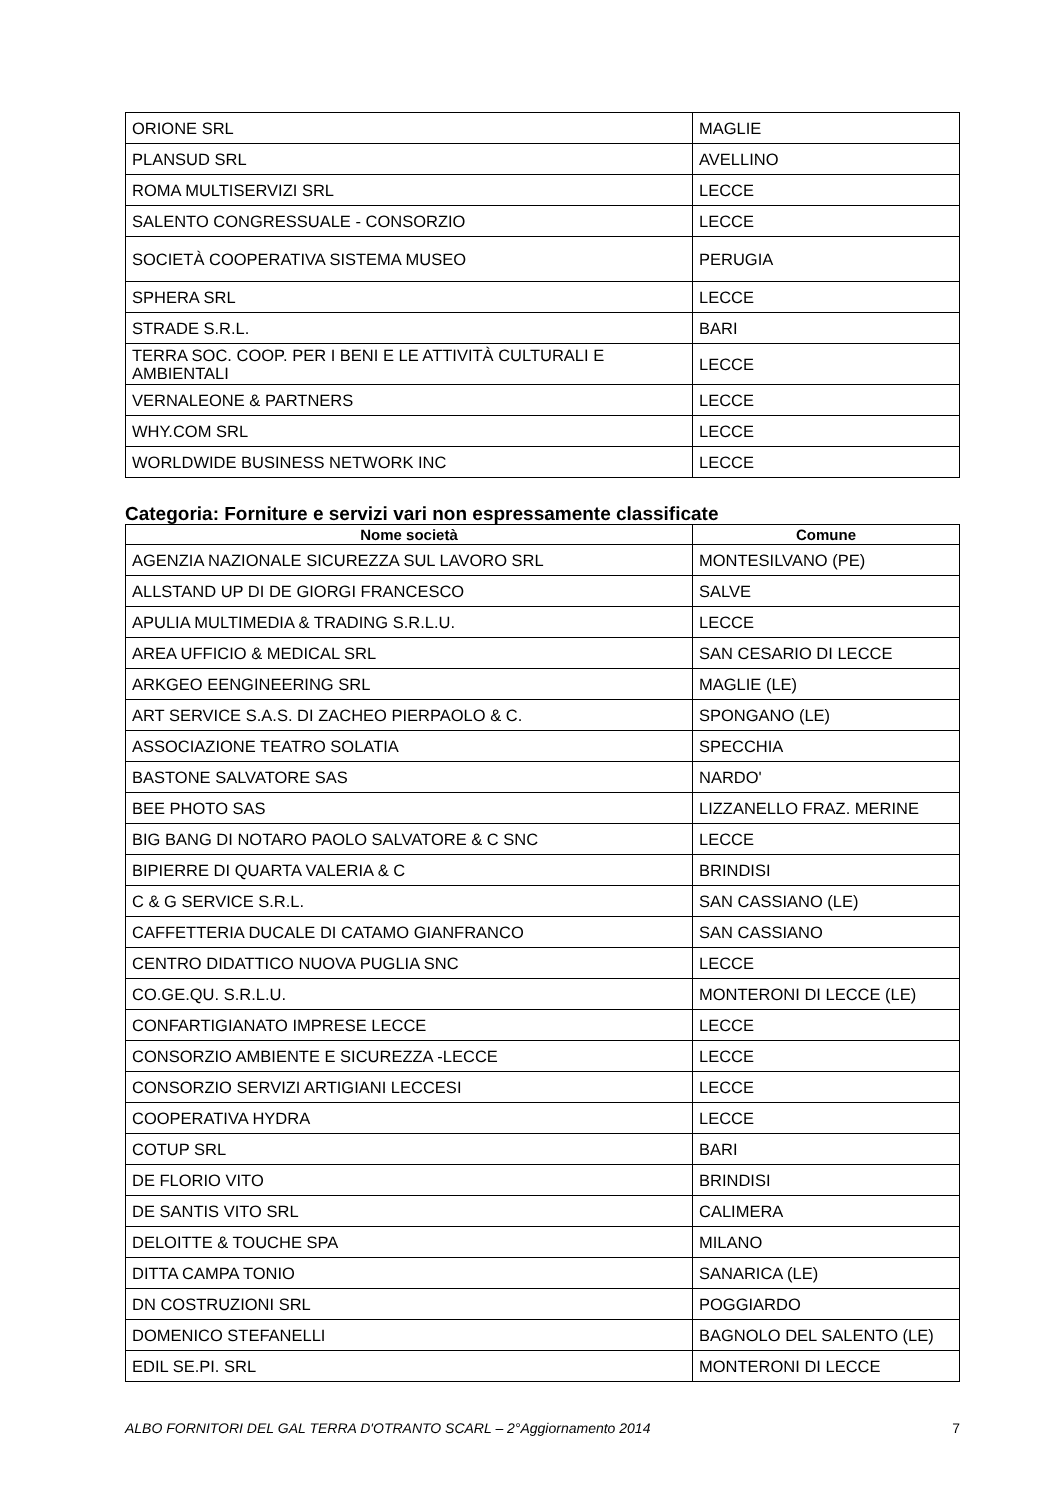| ORIONE SRL | MAGLIE |
| PLANSUD SRL | AVELLINO |
| ROMA MULTISERVIZI SRL | LECCE |
| SALENTO CONGRESSUALE - CONSORZIO | LECCE |
| SOCIETÀ COOPERATIVA SISTEMA MUSEO | PERUGIA |
| SPHERA SRL | LECCE |
| STRADE S.R.L. | BARI |
| TERRA SOC. COOP. PER I BENI E LE ATTIVITÀ CULTURALI E AMBIENTALI | LECCE |
| VERNALEONE & PARTNERS | LECCE |
| WHY.COM SRL | LECCE |
| WORLDWIDE BUSINESS NETWORK INC | LECCE |
Categoria: Forniture e servizi vari non espressamente classificate
| Nome società | Comune |
| --- | --- |
| AGENZIA NAZIONALE SICUREZZA SUL LAVORO SRL | MONTESILVANO (PE) |
| ALLSTAND UP DI DE GIORGI FRANCESCO | SALVE |
| APULIA MULTIMEDIA & TRADING S.R.L.U. | LECCE |
| AREA UFFICIO & MEDICAL SRL | SAN CESARIO DI LECCE |
| ARKGEO EENGINEERING SRL | MAGLIE (LE) |
| ART SERVICE S.A.S. DI ZACHEO PIERPAOLO & C. | SPONGANO (LE) |
| ASSOCIAZIONE TEATRO SOLATIA | SPECCHIA |
| BASTONE SALVATORE SAS | NARDO' |
| BEE PHOTO SAS | LIZZANELLO FRAZ. MERINE |
| BIG BANG DI NOTARO PAOLO SALVATORE & C SNC | LECCE |
| BIPIERRE DI QUARTA VALERIA & C | BRINDISI |
| C & G SERVICE S.R.L. | SAN CASSIANO (LE) |
| CAFFETTERIA DUCALE DI CATAMO GIANFRANCO | SAN CASSIANO |
| CENTRO DIDATTICO NUOVA PUGLIA SNC | LECCE |
| CO.GE.QU. S.R.L.U. | MONTERONI DI LECCE (LE) |
| CONFARTIGIANATO IMPRESE LECCE | LECCE |
| CONSORZIO AMBIENTE E SICUREZZA -LECCE | LECCE |
| CONSORZIO SERVIZI ARTIGIANI LECCESI | LECCE |
| COOPERATIVA HYDRA | LECCE |
| COTUP SRL | BARI |
| DE FLORIO VITO | BRINDISI |
| DE SANTIS VITO SRL | CALIMERA |
| DELOITTE & TOUCHE SPA | MILANO |
| DITTA CAMPA TONIO | SANARICA (LE) |
| DN COSTRUZIONI SRL | POGGIARDO |
| DOMENICO STEFANELLI | BAGNOLO DEL SALENTO (LE) |
| EDIL SE.PI. SRL | MONTERONI DI LECCE |
ALBO FORNITORI DEL GAL TERRA D'OTRANTO SCARL – 2°Aggiornamento 2014 7